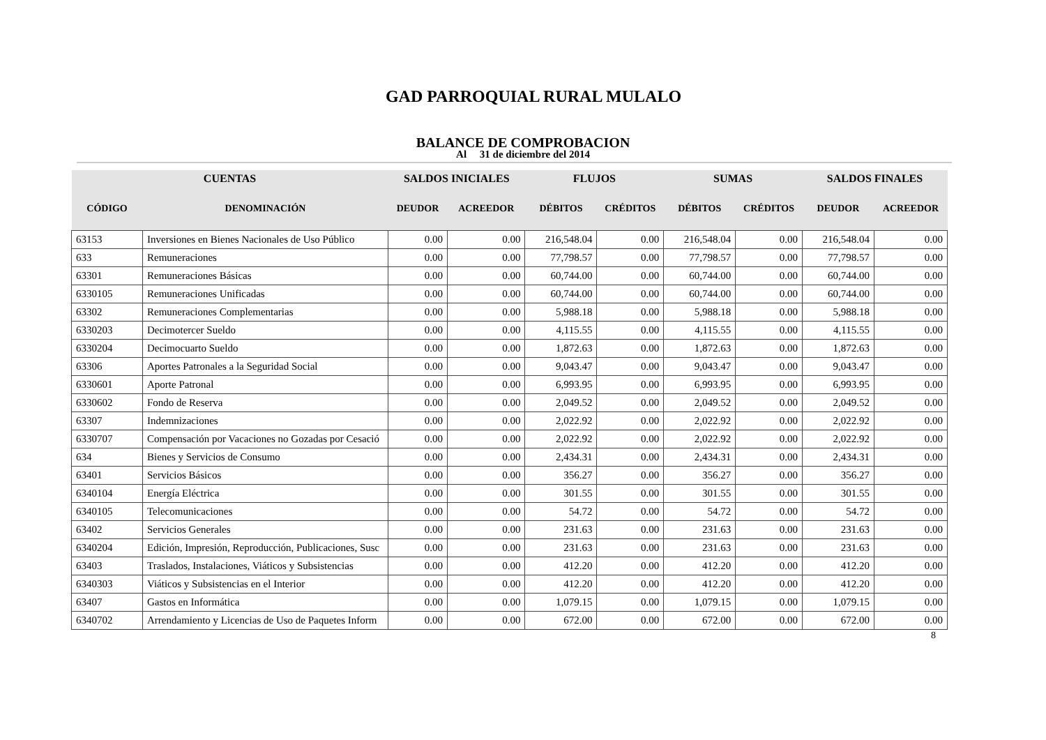GAD PARROQUIAL RURAL MULALO
BALANCE DE COMPROBACION
Al 31 de diciembre del 2014
| CUENTAS | | SALDOS INICIALES | | FLUJOS | | SUMAS | | SALDOS FINALES | |
| --- | --- | --- | --- | --- | --- | --- | --- | --- | --- |
| CÓDIGO | DENOMINACIÓN | DEUDOR | ACREEDOR | DÉBITOS | CRÉDITOS | DÉBITOS | CRÉDITOS | DEUDOR | ACREEDOR |
| 63153 | Inversiones en Bienes Nacionales de Uso Público | 0.00 | 0.00 | 216,548.04 | 0.00 | 216,548.04 | 0.00 | 216,548.04 | 0.00 |
| 633 | Remuneraciones | 0.00 | 0.00 | 77,798.57 | 0.00 | 77,798.57 | 0.00 | 77,798.57 | 0.00 |
| 63301 | Remuneraciones Básicas | 0.00 | 0.00 | 60,744.00 | 0.00 | 60,744.00 | 0.00 | 60,744.00 | 0.00 |
| 6330105 | Remuneraciones Unificadas | 0.00 | 0.00 | 60,744.00 | 0.00 | 60,744.00 | 0.00 | 60,744.00 | 0.00 |
| 63302 | Remuneraciones Complementarias | 0.00 | 0.00 | 5,988.18 | 0.00 | 5,988.18 | 0.00 | 5,988.18 | 0.00 |
| 6330203 | Decimotercer Sueldo | 0.00 | 0.00 | 4,115.55 | 0.00 | 4,115.55 | 0.00 | 4,115.55 | 0.00 |
| 6330204 | Decimocuarto Sueldo | 0.00 | 0.00 | 1,872.63 | 0.00 | 1,872.63 | 0.00 | 1,872.63 | 0.00 |
| 63306 | Aportes Patronales a la Seguridad Social | 0.00 | 0.00 | 9,043.47 | 0.00 | 9,043.47 | 0.00 | 9,043.47 | 0.00 |
| 6330601 | Aporte Patronal | 0.00 | 0.00 | 6,993.95 | 0.00 | 6,993.95 | 0.00 | 6,993.95 | 0.00 |
| 6330602 | Fondo de Reserva | 0.00 | 0.00 | 2,049.52 | 0.00 | 2,049.52 | 0.00 | 2,049.52 | 0.00 |
| 63307 | Indemnizaciones | 0.00 | 0.00 | 2,022.92 | 0.00 | 2,022.92 | 0.00 | 2,022.92 | 0.00 |
| 6330707 | Compensación por Vacaciones no Gozadas por Cesació | 0.00 | 0.00 | 2,022.92 | 0.00 | 2,022.92 | 0.00 | 2,022.92 | 0.00 |
| 634 | Bienes y Servicios de Consumo | 0.00 | 0.00 | 2,434.31 | 0.00 | 2,434.31 | 0.00 | 2,434.31 | 0.00 |
| 63401 | Servicios Básicos | 0.00 | 0.00 | 356.27 | 0.00 | 356.27 | 0.00 | 356.27 | 0.00 |
| 6340104 | Energía Eléctrica | 0.00 | 0.00 | 301.55 | 0.00 | 301.55 | 0.00 | 301.55 | 0.00 |
| 6340105 | Telecomunicaciones | 0.00 | 0.00 | 54.72 | 0.00 | 54.72 | 0.00 | 54.72 | 0.00 |
| 63402 | Servicios Generales | 0.00 | 0.00 | 231.63 | 0.00 | 231.63 | 0.00 | 231.63 | 0.00 |
| 6340204 | Edición, Impresión, Reproducción, Publicaciones, Susc | 0.00 | 0.00 | 231.63 | 0.00 | 231.63 | 0.00 | 231.63 | 0.00 |
| 63403 | Traslados, Instalaciones, Viáticos y Subsistencias | 0.00 | 0.00 | 412.20 | 0.00 | 412.20 | 0.00 | 412.20 | 0.00 |
| 6340303 | Viáticos y Subsistencias en el Interior | 0.00 | 0.00 | 412.20 | 0.00 | 412.20 | 0.00 | 412.20 | 0.00 |
| 63407 | Gastos en Informática | 0.00 | 0.00 | 1,079.15 | 0.00 | 1,079.15 | 0.00 | 1,079.15 | 0.00 |
| 6340702 | Arrendamiento y Licencias de Uso de Paquetes Inform | 0.00 | 0.00 | 672.00 | 0.00 | 672.00 | 0.00 | 672.00 | 0.00 |
8